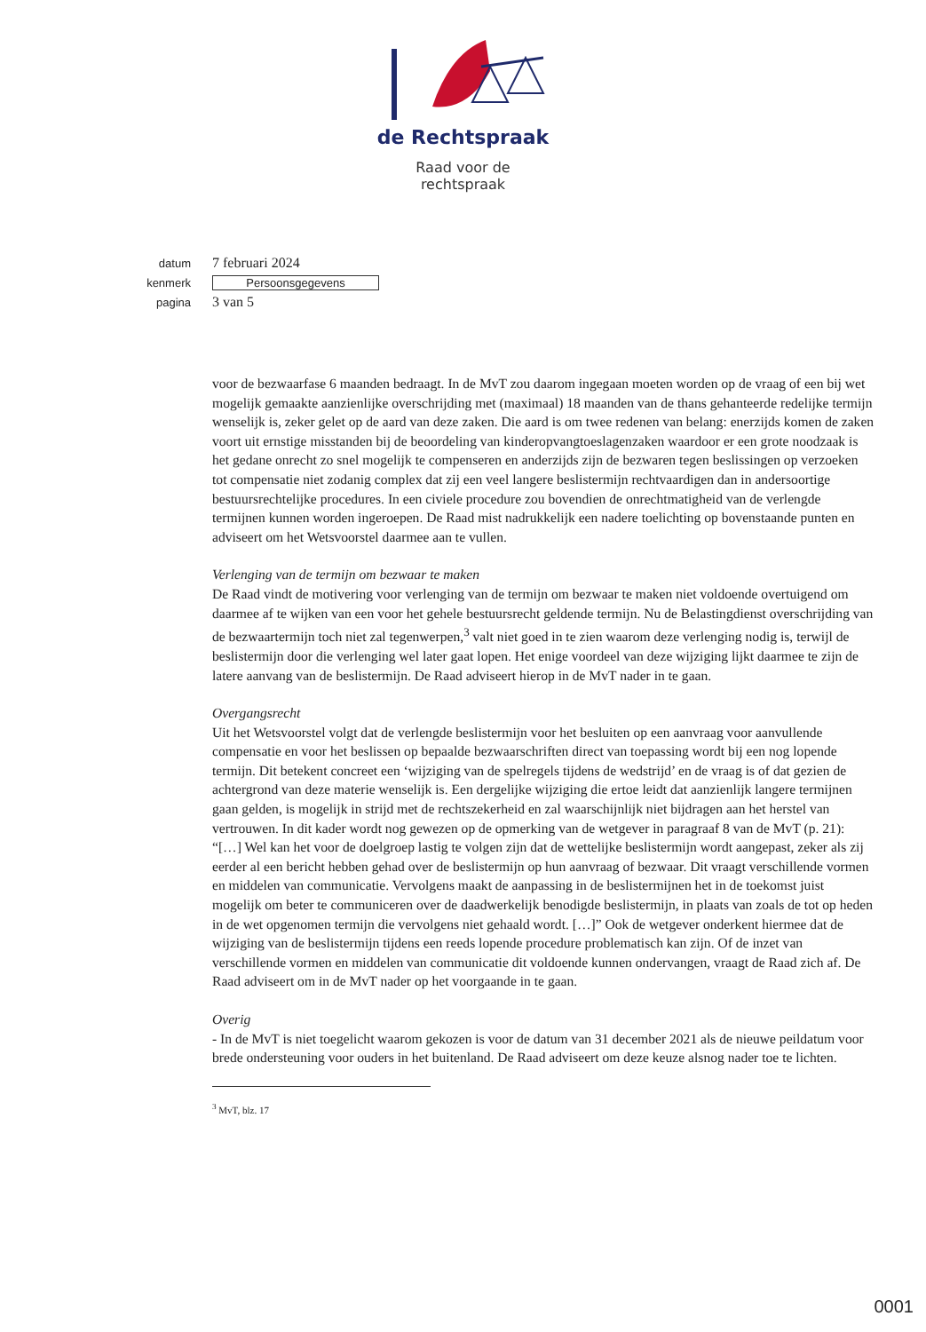de Rechtspraak
Raad voor de
rechtspraak
datum 7 februari 2024
kenmerk Persoonsgegevens
pagina 3 van 5
voor de bezwaarfase 6 maanden bedraagt. In de MvT zou daarom ingegaan moeten worden op de vraag of een bij wet mogelijk gemaakte aanzienlijke overschrijding met (maximaal) 18 maanden van de thans gehanteerde redelijke termijn wenselijk is, zeker gelet op de aard van deze zaken. Die aard is om twee redenen van belang: enerzijds komen de zaken voort uit ernstige misstanden bij de beoordeling van kinderopvangtoeslagenzaken waardoor er een grote noodzaak is het gedane onrecht zo snel mogelijk te compenseren en anderzijds zijn de bezwaren tegen beslissingen op verzoeken tot compensatie niet zodanig complex dat zij een veel langere beslistermijn rechtvaardigen dan in andersoortige bestuursrechtelijke procedures. In een civiele procedure zou bovendien de onrechtmatigheid van de verlengde termijnen kunnen worden ingeroepen. De Raad mist nadrukkelijk een nadere toelichting op bovenstaande punten en adviseert om het Wetsvoorstel daarmee aan te vullen.
Verlenging van de termijn om bezwaar te maken
De Raad vindt de motivering voor verlenging van de termijn om bezwaar te maken niet voldoende overtuigend om daarmee af te wijken van een voor het gehele bestuursrecht geldende termijn. Nu de Belastingdienst overschrijding van de bezwaartermijn toch niet zal tegenwerpen,<sup>3</sup> valt niet goed in te zien waarom deze verlenging nodig is, terwijl de beslistermijn door die verlenging wel later gaat lopen. Het enige voordeel van deze wijziging lijkt daarmee te zijn de latere aanvang van de beslistermijn. De Raad adviseert hierop in de MvT nader in te gaan.
Overgangsrecht
Uit het Wetsvoorstel volgt dat de verlengde beslistermijn voor het besluiten op een aanvraag voor aanvullende compensatie en voor het beslissen op bepaalde bezwaarschriften direct van toepassing wordt bij een nog lopende termijn. Dit betekent concreet een ‘wijziging van de spelregels tijdens de wedstrijd’ en de vraag is of dat gezien de achtergrond van deze materie wenselijk is. Een dergelijke wijziging die ertoe leidt dat aanzienlijk langere termijnen gaan gelden, is mogelijk in strijd met de rechtszekerheid en zal waarschijnlijk niet bijdragen aan het herstel van vertrouwen. In dit kader wordt nog gewezen op de opmerking van de wetgever in paragraaf 8 van de MvT (p. 21): “[…] Wel kan het voor de doelgroep lastig te volgen zijn dat de wettelijke beslistermijn wordt aangepast, zeker als zij eerder al een bericht hebben gehad over de beslistermijn op hun aanvraag of bezwaar. Dit vraagt verschillende vormen en middelen van communicatie. Vervolgens maakt de aanpassing in de beslistermijnen het in de toekomst juist mogelijk om beter te communiceren over de daadwerkelijk benodigde beslistermijn, in plaats van zoals de tot op heden in de wet opgenomen termijn die vervolgens niet gehaald wordt. […]” Ook de wetgever onderkent hiermee dat de wijziging van de beslistermijn tijdens een reeds lopende procedure problematisch kan zijn. Of de inzet van verschillende vormen en middelen van communicatie dit voldoende kunnen ondervangen, vraagt de Raad zich af. De Raad adviseert om in de MvT nader op het voorgaande in te gaan.
Overig
- In de MvT is niet toegelicht waarom gekozen is voor de datum van 31 december 2021 als de nieuwe peildatum voor brede ondersteuning voor ouders in het buitenland. De Raad adviseert om deze keuze alsnog nader toe te lichten.
<sup>3</sup> MvT, blz. 17
0001